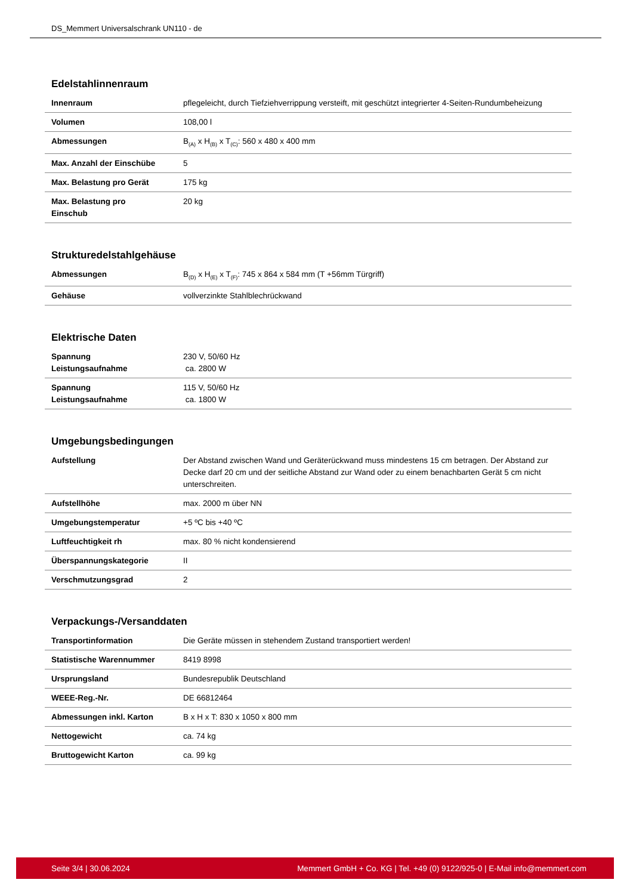DS_Memmert Universalschrank UN110 - de
Edelstahlinnenraum
| Innenraum | pflegeleicht, durch Tiefziehverrippung versteift, mit geschützt integrierter 4-Seiten-Rundumbeheizung |
| Volumen | 108,00 l |
| Abmessungen | B<sub>(A)</sub> x H<sub>(B)</sub> x T<sub>(C)</sub>: 560 x 480 x 400 mm |
| Max. Anzahl der Einschübe | 5 |
| Max. Belastung pro Gerät | 175 kg |
| Max. Belastung pro Einschub | 20 kg |
Strukturedelstahlgehäuse
| Abmessungen | B<sub>(D)</sub> x H<sub>(E)</sub> x T<sub>(F)</sub>: 745 x 864 x 584 mm (T +56mm Türgriff) |
| Gehäuse | vollverzinkte Stahlblechrückwand |
Elektrische Daten
| Spannung Leistungsaufnahme | 230 V, 50/60 Hz ca. 2800 W |
| Spannung Leistungsaufnahme | 115 V, 50/60 Hz ca. 1800 W |
Umgebungsbedingungen
| Aufstellung | Der Abstand zwischen Wand und Geräterückwand muss mindestens 15 cm betragen. Der Abstand zur Decke darf 20 cm und der seitliche Abstand zur Wand oder zu einem benachbarten Gerät 5 cm nicht unterschreiten. |
| Aufstellhöhe | max. 2000 m über NN |
| Umgebungstemperatur | +5 ºC bis +40 ºC |
| Luftfeuchtigkeit rh | max. 80 % nicht kondensierend |
| Überspannungskategorie | II |
| Verschmutzungsgrad | 2 |
Verpackungs-/Versanddaten
| Transportinformation | Die Geräte müssen in stehendem Zustand transportiert werden! |
| Statistische Warennummer | 8419 8998 |
| Ursprungsland | Bundesrepublik Deutschland |
| WEEE-Reg.-Nr. | DE 66812464 |
| Abmessungen inkl. Karton | B x H x T: 830 x 1050 x 800 mm |
| Nettogewicht | ca. 74 kg |
| Bruttogewicht Karton | ca. 99 kg |
Seite 3/4 | 30.06.2024 Memmert GmbH + Co. KG | Tel. +49 (0) 9122/925-0 | E-Mail info@memmert.com